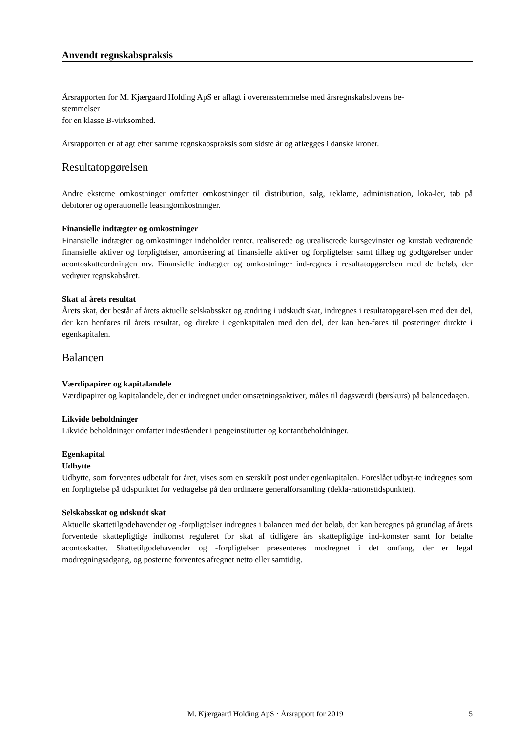Anvendt regnskabspraksis
Årsrapporten for M. Kjærgaard Holding ApS er aflagt i overensstemmelse med årsregnskabslovens be-
stemmelser
for en klasse B-virksomhed.
Årsrapporten er aflagt efter samme regnskabspraksis som sidste år og aflægges i danske kroner.
Resultatopgørelsen
Andre eksterne omkostninger omfatter omkostninger til distribution, salg, reklame, administration, loka-ler, tab på debitorer og operationelle leasingomkostninger.
Finansielle indtægter og omkostninger
Finansielle indtægter og omkostninger indeholder renter, realiserede og urealiserede kursgevinster og kurstab vedrørende finansielle aktiver og forpligtelser, amortisering af finansielle aktiver og forpligtelser samt tillæg og godtgørelser under acontoskatteordningen mv. Finansielle indtægter og omkostninger ind-regnes i resultatopgørelsen med de beløb, der vedrører regnskabsåret.
Skat af årets resultat
Årets skat, der består af årets aktuelle selskabsskat og ændring i udskudt skat, indregnes i resultatopgørel-sen med den del, der kan henføres til årets resultat, og direkte i egenkapitalen med den del, der kan hen-føres til posteringer direkte i egenkapitalen.
Balancen
Værdipapirer og kapitalandele
Værdipapirer og kapitalandele, der er indregnet under omsætningsaktiver, måles til dagsværdi (børskurs) på balancedagen.
Likvide beholdninger
Likvide beholdninger omfatter indeståender i pengeinstitutter og kontantbeholdninger.
Egenkapital
Udbytte
Udbytte, som forventes udbetalt for året, vises som en særskilt post under egenkapitalen. Foreslået udbyt-te indregnes som en forpligtelse på tidspunktet for vedtagelse på den ordinære generalforsamling (dekla-rationstidspunktet).
Selskabsskat og udskudt skat
Aktuelle skattetilgodehavender og -forpligtelser indregnes i balancen med det beløb, der kan beregnes på grundlag af årets forventede skattepligtige indkomst reguleret for skat af tidligere års skattepligtige ind-komster samt for betalte acontoskatter. Skattetilgodehavender og -forpligtelser præsenteres modregnet i det omfang, der er legal modregningsadgang, og posterne forventes afregnet netto eller samtidig.
M. Kjærgaard Holding ApS · Årsrapport for 2019 5